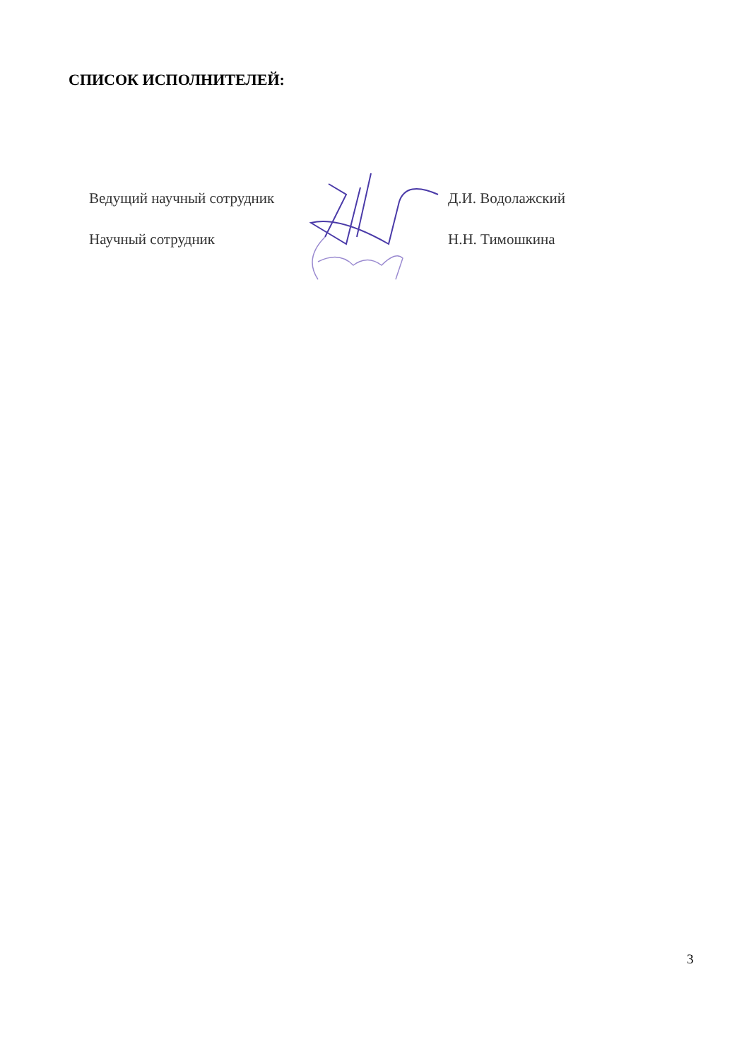СПИСОК ИСПОЛНИТЕЛЕЙ:
| Ведущий научный сотрудник | | Д.И. Водолажский |
| Научный сотрудник | | Н.Н. Тимошкина |
3